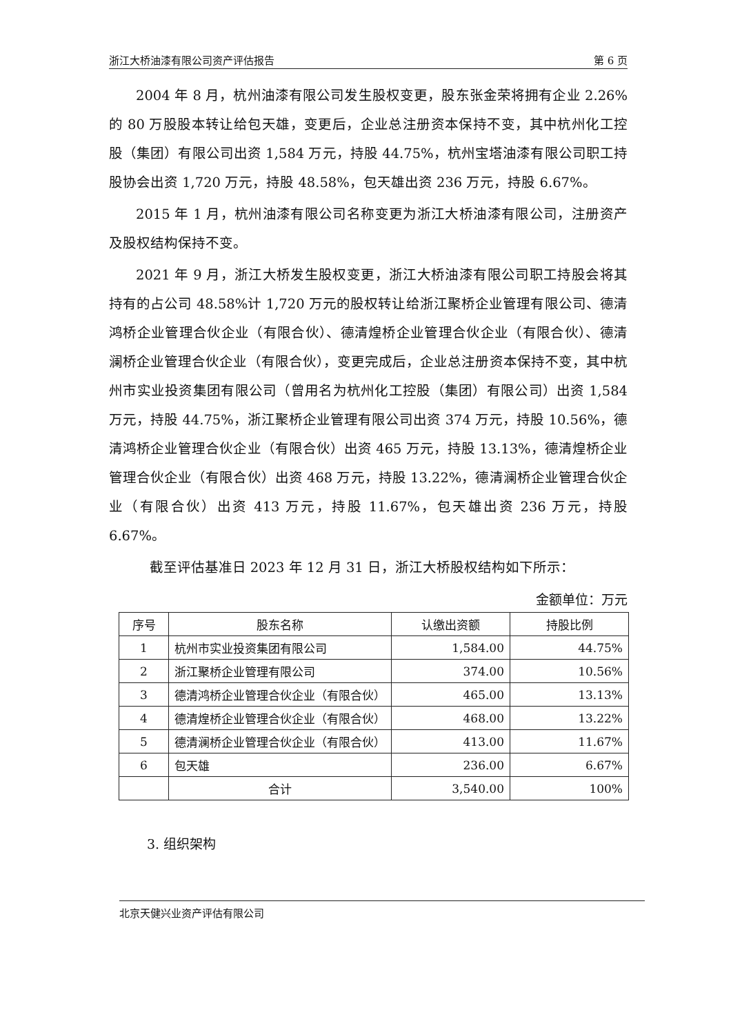浙江大桥油漆有限公司资产评估报告 第 6 页
2004 年 8 月，杭州油漆有限公司发生股权变更，股东张金荣将拥有企业 2.26%的 80 万股股本转让给包天雄，变更后，企业总注册资本保持不变，其中杭州化工控股（集团）有限公司出资 1,584 万元，持股 44.75%，杭州宝塔油漆有限公司职工持股协会出资 1,720 万元，持股 48.58%，包天雄出资 236 万元，持股 6.67%。
2015 年 1 月，杭州油漆有限公司名称变更为浙江大桥油漆有限公司，注册资产及股权结构保持不变。
2021 年 9 月，浙江大桥发生股权变更，浙江大桥油漆有限公司职工持股会将其持有的占公司 48.58%计 1,720 万元的股权转让给浙江聚桥企业管理有限公司、德清鸿桥企业管理合伙企业（有限合伙）、德清煌桥企业管理合伙企业（有限合伙）、德清澜桥企业管理合伙企业（有限合伙），变更完成后，企业总注册资本保持不变，其中杭州市实业投资集团有限公司（曾用名为杭州化工控股（集团）有限公司）出资 1,584 万元，持股 44.75%，浙江聚桥企业管理有限公司出资 374 万元，持股 10.56%，德清鸿桥企业管理合伙企业（有限合伙）出资 465 万元，持股 13.13%，德清煌桥企业管理合伙企业（有限合伙）出资 468 万元，持股 13.22%，德清澜桥企业管理合伙企业（有限合伙）出资 413 万元，持股 11.67%，包天雄出资 236 万元，持股 6.67%。
截至评估基准日 2023 年 12 月 31 日，浙江大桥股权结构如下所示：
金额单位：万元
| 序号 | 股东名称 | 认缴出资额 | 持股比例 |
| --- | --- | --- | --- |
| 1 | 杭州市实业投资集团有限公司 | 1,584.00 | 44.75% |
| 2 | 浙江聚桥企业管理有限公司 | 374.00 | 10.56% |
| 3 | 德清鸿桥企业管理合伙企业（有限合伙） | 465.00 | 13.13% |
| 4 | 德清煌桥企业管理合伙企业（有限合伙） | 468.00 | 13.22% |
| 5 | 德清澜桥企业管理合伙企业（有限合伙） | 413.00 | 11.67% |
| 6 | 包天雄 | 236.00 | 6.67% |
| | 合计 | 3,540.00 | 100% |
3. 组织架构
北京天健兴业资产评估有限公司